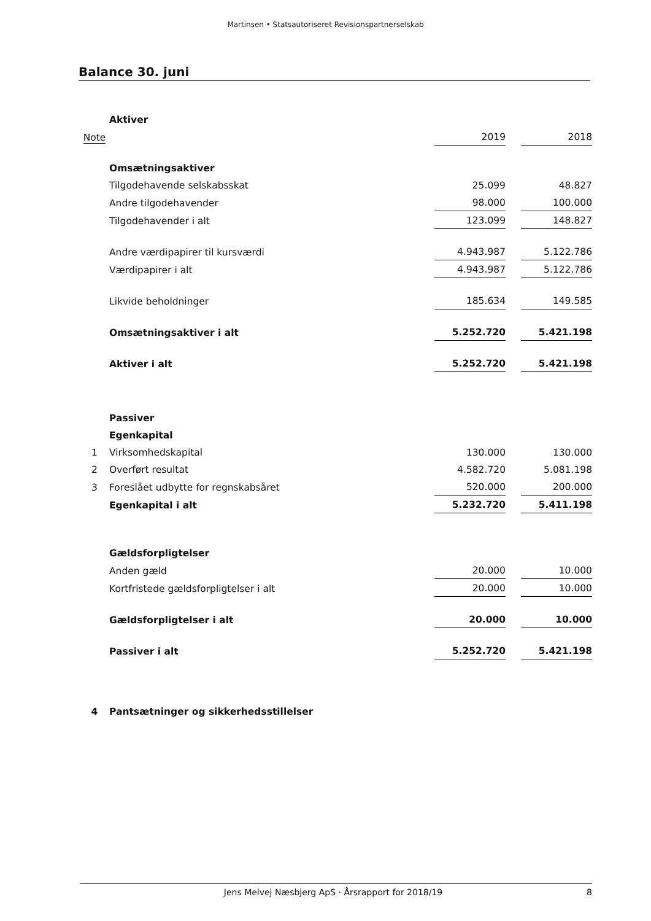Martinsen • Statsautoriseret Revisionspartnerselskab
Balance 30. juni
| | Aktiver | | | |
| Note | | 2019 | | 2018 |
| | Omsætningsaktiver | | | |
| | Tilgodehavende selskabsskat | 25.099 | | 48.827 |
| | Andre tilgodehavender | 98.000 | | 100.000 |
| | Tilgodehavender i alt | 123.099 | | 148.827 |
| | Andre værdipapirer til kursværdi | 4.943.987 | | 5.122.786 |
| | Værdipapirer i alt | 4.943.987 | | 5.122.786 |
| | Likvide beholdninger | 185.634 | | 149.585 |
| | Omsætningsaktiver i alt | 5.252.720 | | 5.421.198 |
| | Aktiver i alt | 5.252.720 | | 5.421.198 |
| | Passiver | | | |
| | Egenkapital | | | |
| 1 | Virksomhedskapital | 130.000 | | 130.000 |
| 2 | Overført resultat | 4.582.720 | | 5.081.198 |
| 3 | Foreslået udbytte for regnskabsåret | 520.000 | | 200.000 |
| | Egenkapital i alt | 5.232.720 | | 5.411.198 |
| | Gældsforpligtelser | | | |
| | Anden gæld | 20.000 | | 10.000 |
| | Kortfristede gældsforpligtelser i alt | 20.000 | | 10.000 |
| | Gældsforpligtelser i alt | 20.000 | | 10.000 |
| | Passiver i alt | 5.252.720 | | 5.421.198 |
| 4 | Pantsætninger og sikkerhedsstillelser | | | |
Jens Melvej Næsbjerg ApS · Årsrapport for 2018/19 8